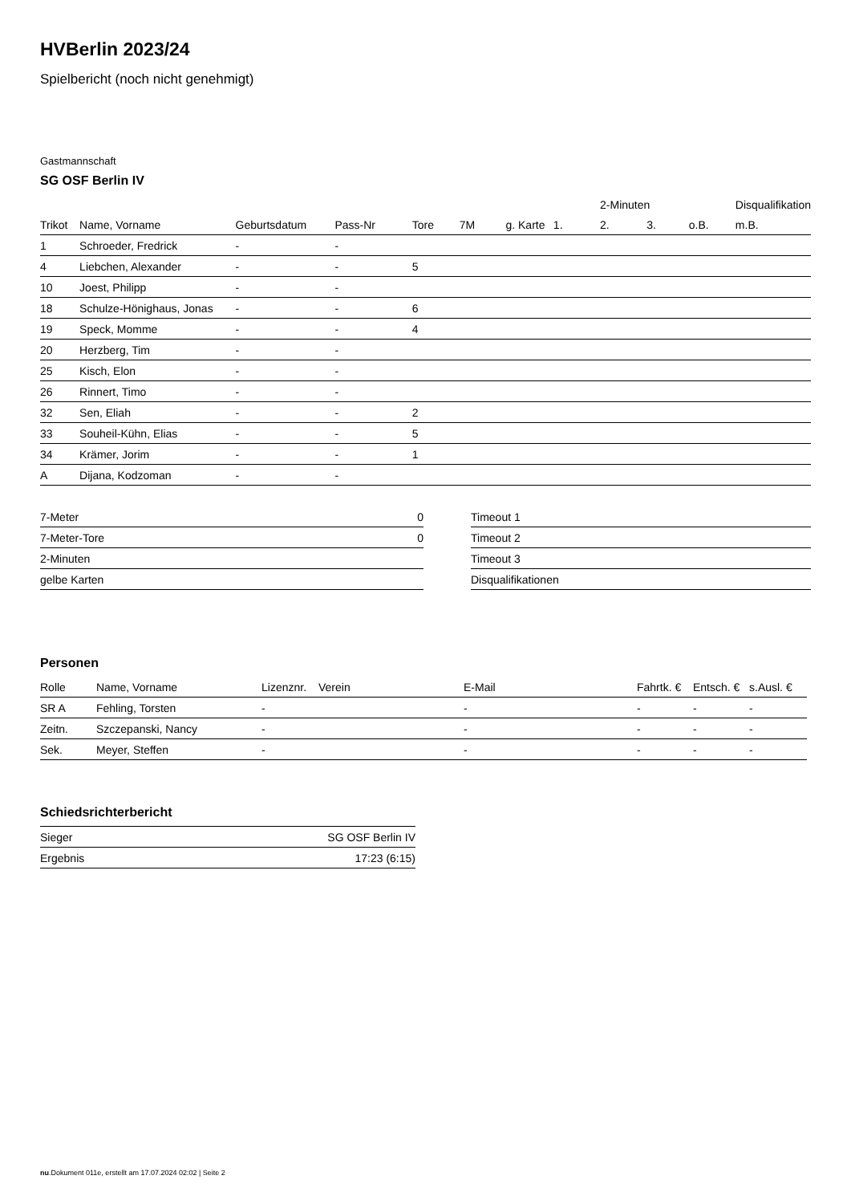HVBerlin 2023/24
Spielbericht (noch nicht genehmigt)
Gastmannschaft
SG OSF Berlin IV
| | | | | | | | | 2-Minuten | | | Disqualifikation |
| --- | --- | --- | --- | --- | --- | --- | --- | --- | --- | --- | --- |
| Trikot | Name, Vorname | Geburtsdatum | Pass-Nr | Tore | 7M | g. Karte | 1. | 2. | 3. | o.B. | m.B. |
| 1 | Schroeder, Fredrick | - | - | | | | | | | | |
| 4 | Liebchen, Alexander | - | - | 5 | | | | | | | |
| 10 | Joest, Philipp | - | - | | | | | | | | |
| 18 | Schulze-Hönighaus, Jonas | - | - | 6 | | | | | | | |
| 19 | Speck, Momme | - | - | 4 | | | | | | | |
| 20 | Herzberg, Tim | - | - | | | | | | | | |
| 25 | Kisch, Elon | - | - | | | | | | | | |
| 26 | Rinnert, Timo | - | - | | | | | | | | |
| 32 | Sen, Eliah | - | - | 2 | | | | | | | |
| 33 | Souheil-Kühn, Elias | - | - | 5 | | | | | | | |
| 34 | Krämer, Jorim | - | - | 1 | | | | | | | |
| A | Dijana, Kodzoman | - | - | | | | | | | | |
| 7-Meter | 0 |
| 7-Meter-Tore | 0 |
| 2-Minuten | |
| gelbe Karten | |
| Timeout 1 |
| Timeout 2 |
| Timeout 3 |
| Disqualifikationen |
Personen
| Rolle | Name, Vorname | Lizenznr. | Verein | E-Mail | Fahrtk. € | Entsch. € | s.Ausl. € |
| --- | --- | --- | --- | --- | --- | --- | --- |
| SR A | Fehling, Torsten | - | | - | - | - | - |
| Zeitn. | Szczepanski, Nancy | - | | - | - | - | - |
| Sek. | Meyer, Steffen | - | | - | - | - | - |
Schiedsrichterbericht
| Sieger | SG OSF Berlin IV |
| Ergebnis | 17:23 (6:15) |
nu.Dokument 011e, erstellt am 17.07.2024 02:02 | Seite 2